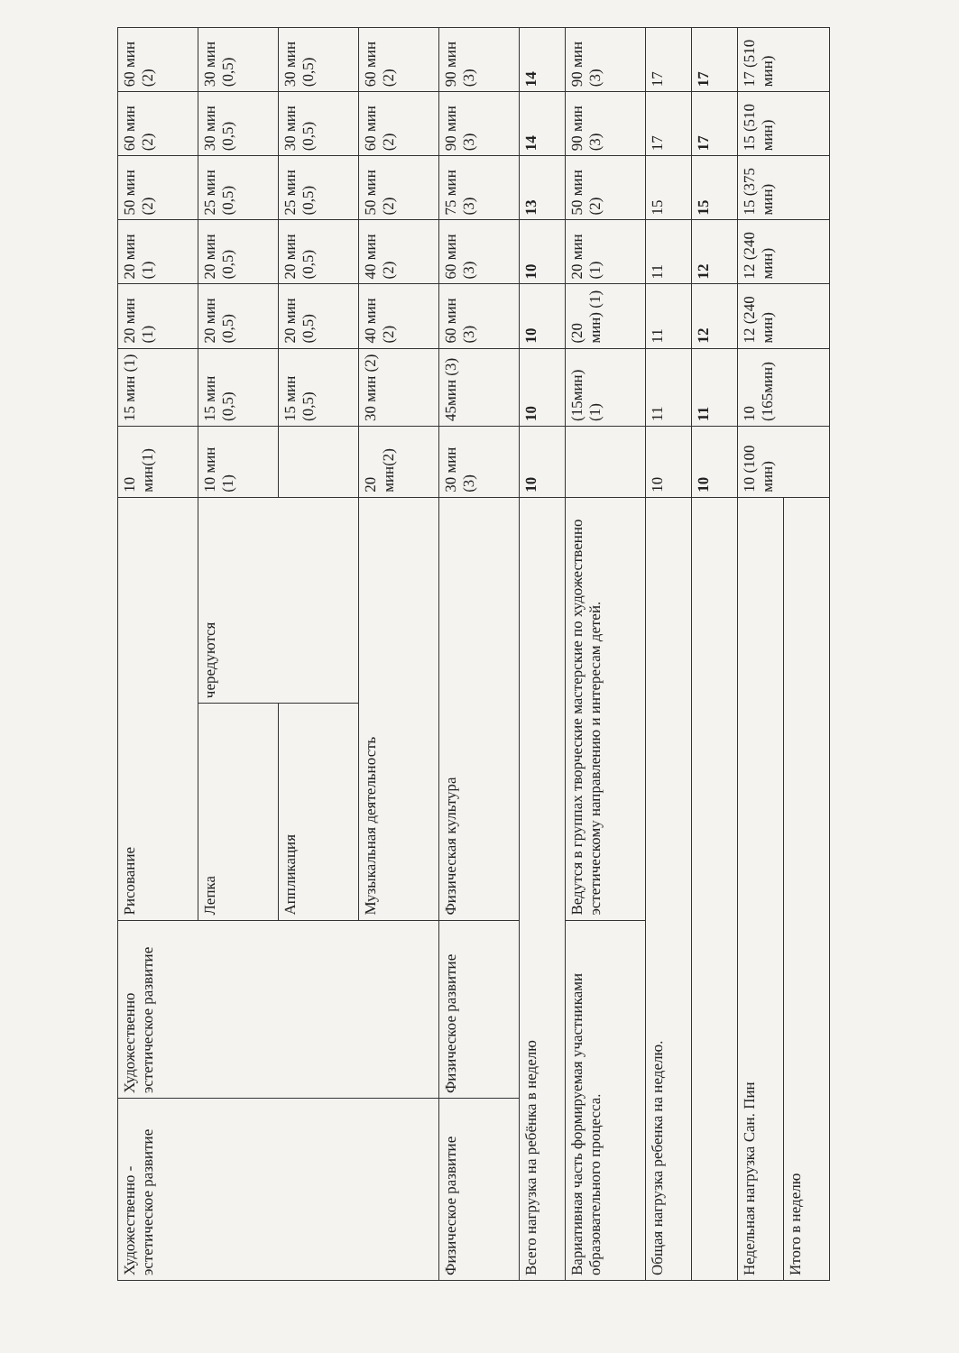| Художественно - эстетическое развитие | Художественно эстетическое развитие | Рисование | | 10 мин(1) | 15 мин (1) | 20 мин (1) | 20 мин (1) | 50 мин (2) | 60 мин (2) | 60 мин (2) |
| | | Лепка | чередуются | 10 мин (1) | 15 мин (0,5) | 20 мин (0,5) | 20 мин (0,5) | 25 мин (0,5) | 30 мин (0,5) | 30 мин (0,5) |
| | | Аппликация | | | 15 мин (0,5) | 20 мин (0,5) | 20 мин (0,5) | 25 мин (0,5) | 30 мин (0,5) | 30 мин (0,5) |
| | | Музыкальная деятельность | | 20 мин(2) | 30 мин (2) | 40 мин (2) | 40 мин (2) | 50 мин (2) | 60 мин (2) | 60 мин (2) |
| Физическое развитие | Физическое развитие | Физическая культура | | 30 мин (3) | 45мин (3) | 60 мин (3) | 60 мин (3) | 75 мин (3) | 90 мин (3) | 90 мин (3) |
| Всего нагрузка на ребёнка в неделю | | | | 10 | 10 | 10 | 10 | 13 | 14 | 14 |
| Вариативная часть формируемая участниками образовательного процесса. | | Ведутся в группах творческие мастерские по художественно эстетическому направлению и интересам детей. | | | (15мин) (1) | (20 мин) (1) | 20 мин (1) | 50 мин (2) | 90 мин (3) | 90 мин (3) |
| Общая нагрузка ребенка на неделю. | | | | 10 | 11 | 11 | 11 | 15 | 17 | 17 |
| | | | | 10 | 11 | 12 | 12 | 15 | 17 | 17 |
| Недельная нагрузка Сан. Пин | | | | 10 (100 мин) | 10 (165мин) | 12 (240 мин) | 12 (240 мин) | 15 (375 мин) | 15 (510 мин) | 17 (510 мин) |
| Итого в неделю | | | | | | | | | | |